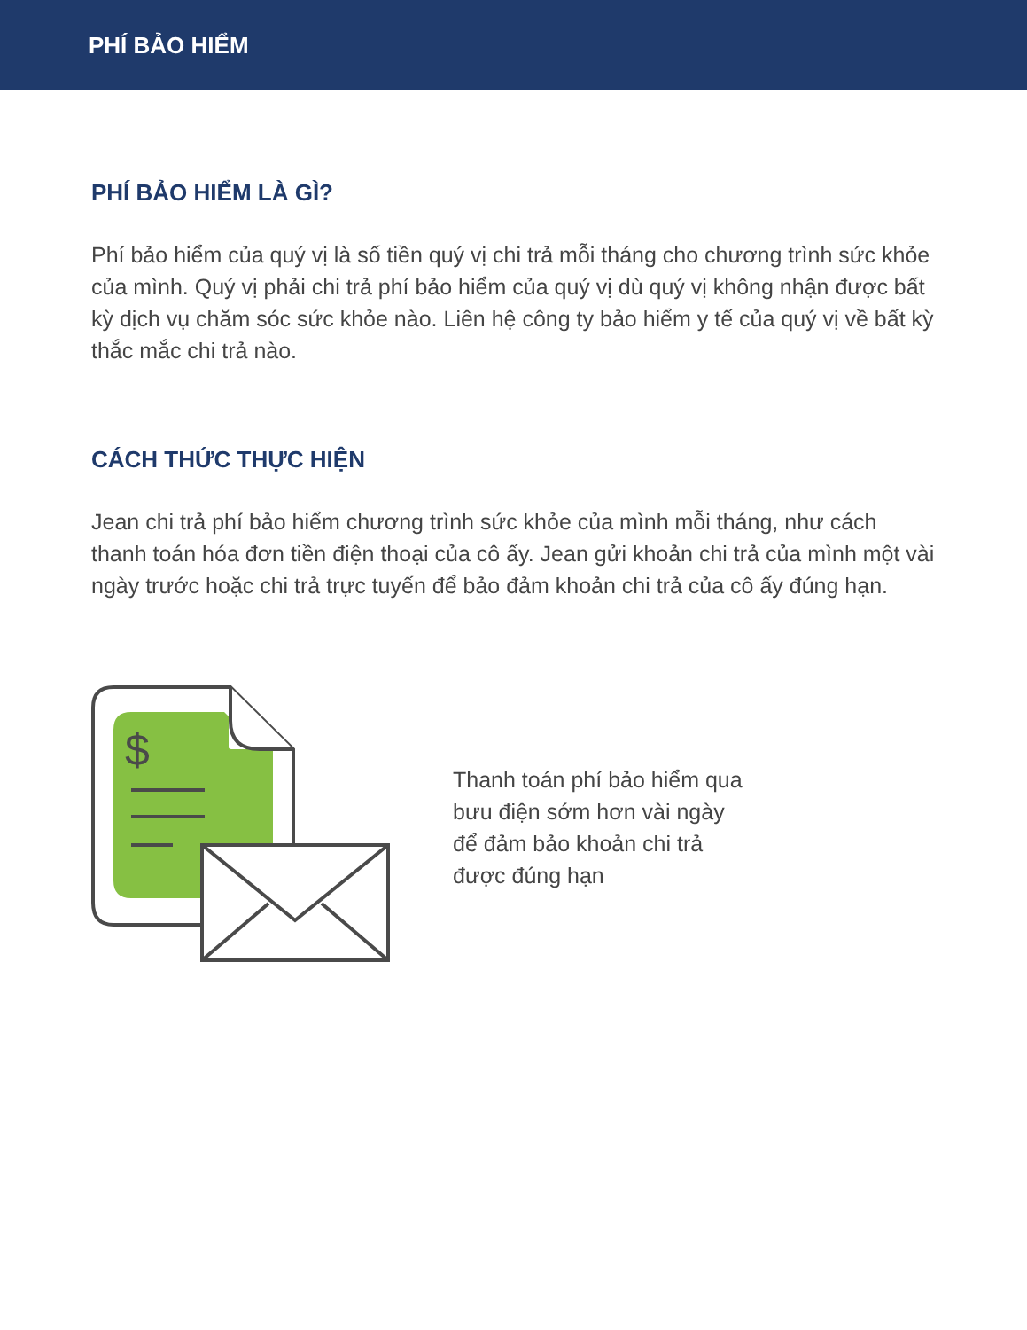PHÍ BẢO HIỂM
PHÍ BẢO HIỂM LÀ GÌ?
Phí bảo hiểm của quý vị là số tiền quý vị chi trả mỗi tháng cho chương trình sức khỏe của mình. Quý vị phải chi trả phí bảo hiểm của quý vị dù quý vị không nhận được bất kỳ dịch vụ chăm sóc sức khỏe nào. Liên hệ công ty bảo hiểm y tế của quý vị về bất kỳ thắc mắc chi trả nào.
CÁCH THỨC THỰC HIỆN
Jean chi trả phí bảo hiểm chương trình sức khỏe của mình mỗi tháng, như cách thanh toán hóa đơn tiền điện thoại của cô ấy. Jean gửi khoản chi trả của mình một vài ngày trước hoặc chi trả trực tuyến để bảo đảm khoản chi trả của cô ấy đúng hạn.
$
Thanh toán phí bảo hiểm qua bưu điện sớm hơn vài ngày để đảm bảo khoản chi trả được đúng hạn